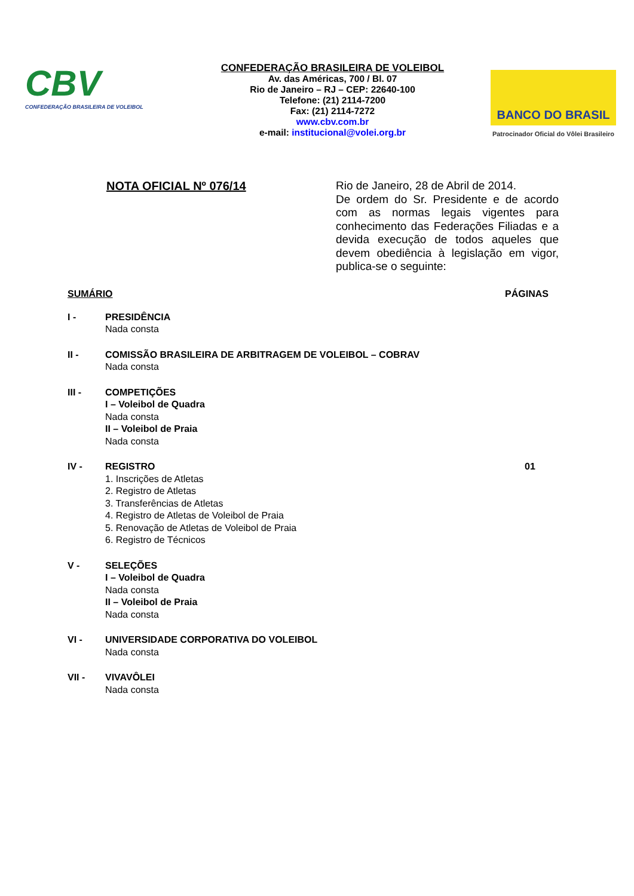CBV
CONFEDERAÇÃO BRASILEIRA DE VOLEIBOL
CONFEDERAÇÃO BRASILEIRA DE VOLEIBOL
Av. das Américas, 700 / Bl. 07
Rio de Janeiro – RJ – CEP: 22640-100
Telefone: (21) 2114-7200
Fax: (21) 2114-7272
www.cbv.com.br
e-mail: institucional@volei.org.br
BANCO DO BRASIL
Patrocinador Oficial do Vôlei Brasileiro
NOTA OFICIAL Nº 076/14
Rio de Janeiro, 28 de Abril de 2014.
De ordem do Sr. Presidente e de acordo com as normas legais vigentes para conhecimento das Federações Filiadas e a devida execução de todos aqueles que devem obediência à legislação em vigor, publica-se o seguinte:
SUMÁRIO PÁGINAS
I - PRESIDÊNCIA
Nada consta
II - COMISSÃO BRASILEIRA DE ARBITRAGEM DE VOLEIBOL – COBRAV
Nada consta
III - COMPETIÇÕES
I – Voleibol de Quadra
Nada consta
II – Voleibol de Praia
Nada consta
IV - REGISTRO
1. Inscrições de Atletas
2. Registro de Atletas
3. Transferências de Atletas
4. Registro de Atletas de Voleibol de Praia
5. Renovação de Atletas de Voleibol de Praia
6. Registro de Técnicos
01
V - SELEÇÕES
I – Voleibol de Quadra
Nada consta
II – Voleibol de Praia
Nada consta
VI - UNIVERSIDADE CORPORATIVA DO VOLEIBOL
Nada consta
VII - VIVAVÔLEI
Nada consta